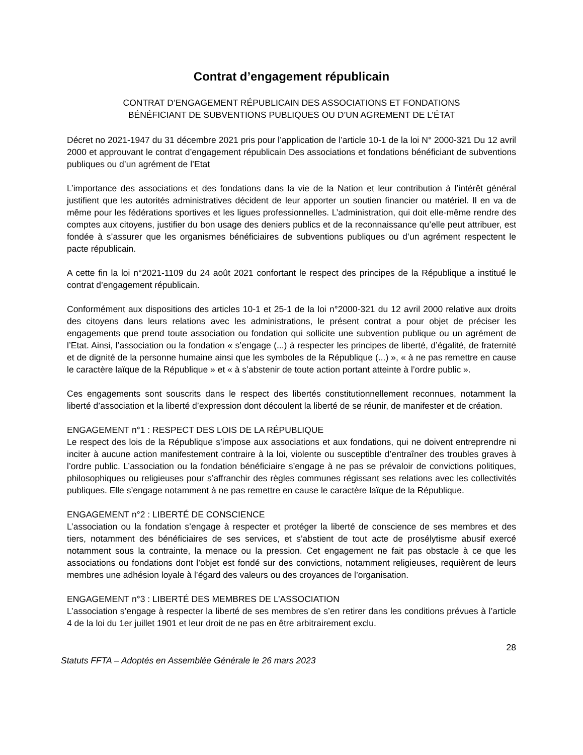Contrat d’engagement républicain
CONTRAT D’ENGAGEMENT RÉPUBLICAIN DES ASSOCIATIONS ET FONDATIONS
BÉNÉFICIANT DE SUBVENTIONS PUBLIQUES OU D’UN AGREMENT DE L’ÉTAT
Décret no 2021-1947 du 31 décembre 2021 pris pour l’application de l’article 10-1 de la loi N° 2000-321 Du 12 avril 2000 et approuvant le contrat d’engagement républicain Des associations et fondations bénéficiant de subventions publiques ou d’un agrément de l’Etat
L’importance des associations et des fondations dans la vie de la Nation et leur contribution à l’intérêt général justifient que les autorités administratives décident de leur apporter un soutien financier ou matériel. Il en va de même pour les fédérations sportives et les ligues professionnelles. L’administration, qui doit elle-même rendre des comptes aux citoyens, justifier du bon usage des deniers publics et de la reconnaissance qu’elle peut attribuer, est fondée à s’assurer que les organismes bénéficiaires de subventions publiques ou d’un agrément respectent le pacte républicain.
A cette fin la loi n°2021-1109 du 24 août 2021 confortant le respect des principes de la République a institué le contrat d’engagement républicain.
Conformément aux dispositions des articles 10-1 et 25-1 de la loi n°2000-321 du 12 avril 2000 relative aux droits des citoyens dans leurs relations avec les administrations, le présent contrat a pour objet de préciser les engagements que prend toute association ou fondation qui sollicite une subvention publique ou un agrément de l’Etat. Ainsi, l’association ou la fondation « s’engage (...) à respecter les principes de liberté, d’égalité, de fraternité et de dignité de la personne humaine ainsi que les symboles de la République (...) », « à ne pas remettre en cause le caractère laïque de la République » et « à s’abstenir de toute action portant atteinte à l’ordre public ».
Ces engagements sont souscrits dans le respect des libertés constitutionnellement reconnues, notamment la liberté d’association et la liberté d’expression dont découlent la liberté de se réunir, de manifester et de création.
ENGAGEMENT n°1 : RESPECT DES LOIS DE LA RÉPUBLIQUE
Le respect des lois de la République s’impose aux associations et aux fondations, qui ne doivent entreprendre ni inciter à aucune action manifestement contraire à la loi, violente ou susceptible d’entraîner des troubles graves à l’ordre public. L’association ou la fondation bénéficiaire s’engage à ne pas se prévaloir de convictions politiques, philosophiques ou religieuses pour s’affranchir des règles communes régissant ses relations avec les collectivités publiques. Elle s’engage notamment à ne pas remettre en cause le caractère laïque de la République.
ENGAGEMENT n°2 : LIBERTÉ DE CONSCIENCE
L’association ou la fondation s’engage à respecter et protéger la liberté de conscience de ses membres et des tiers, notamment des bénéficiaires de ses services, et s’abstient de tout acte de prosélytisme abusif exercé notamment sous la contrainte, la menace ou la pression. Cet engagement ne fait pas obstacle à ce que les associations ou fondations dont l’objet est fondé sur des convictions, notamment religieuses, requièrent de leurs membres une adhésion loyale à l’égard des valeurs ou des croyances de l’organisation.
ENGAGEMENT n°3 : LIBERTÉ DES MEMBRES DE L’ASSOCIATION
L’association s’engage à respecter la liberté de ses membres de s’en retirer dans les conditions prévues à l’article 4 de la loi du 1er juillet 1901 et leur droit de ne pas en être arbitrairement exclu.
28
Statuts FFTA – Adoptés en Assemblée Générale le 26 mars 2023